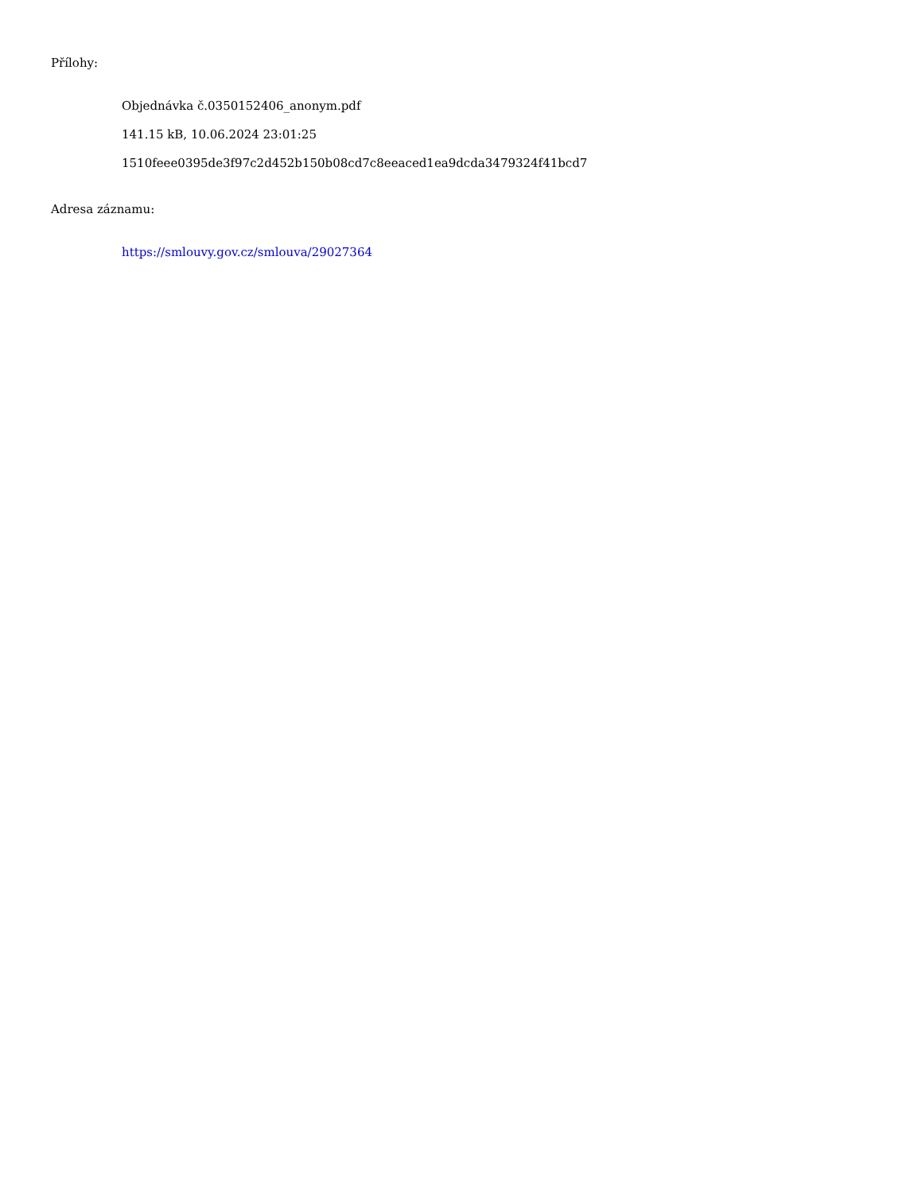Přílohy:
Objednávka č.0350152406_anonym.pdf
141.15 kB, 10.06.2024 23:01:25
1510feee0395de3f97c2d452b150b08cd7c8eeaced1ea9dcda3479324f41bcd7
Adresa záznamu:
https://smlouvy.gov.cz/smlouva/29027364